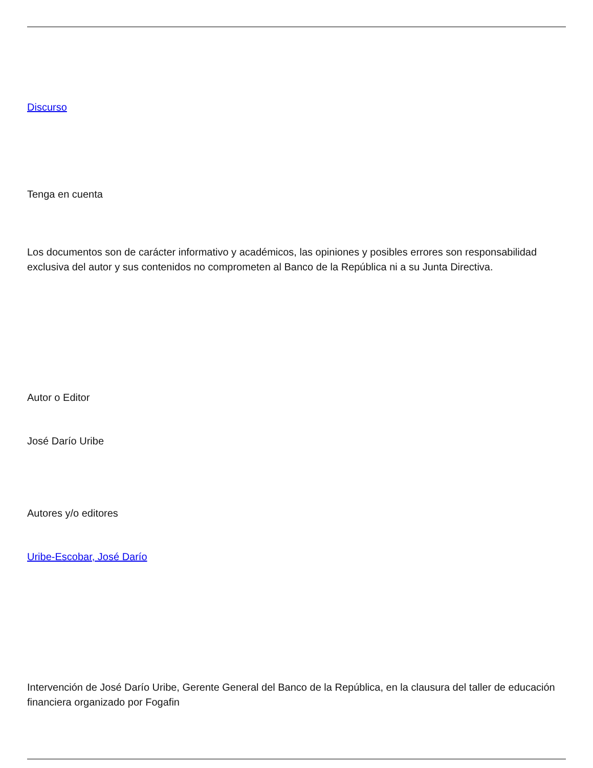Discurso
Tenga en cuenta
Los documentos son de carácter informativo y académicos, las opiniones y posibles errores son responsabilidad exclusiva del autor y sus contenidos no comprometen al Banco de la República ni a su Junta Directiva.
Autor o Editor
José Darío Uribe
Autores y/o editores
Uribe-Escobar, José Darío
Intervención de José Darío Uribe, Gerente General del Banco de la República, en la clausura del taller de educación financiera organizado por Fogafin